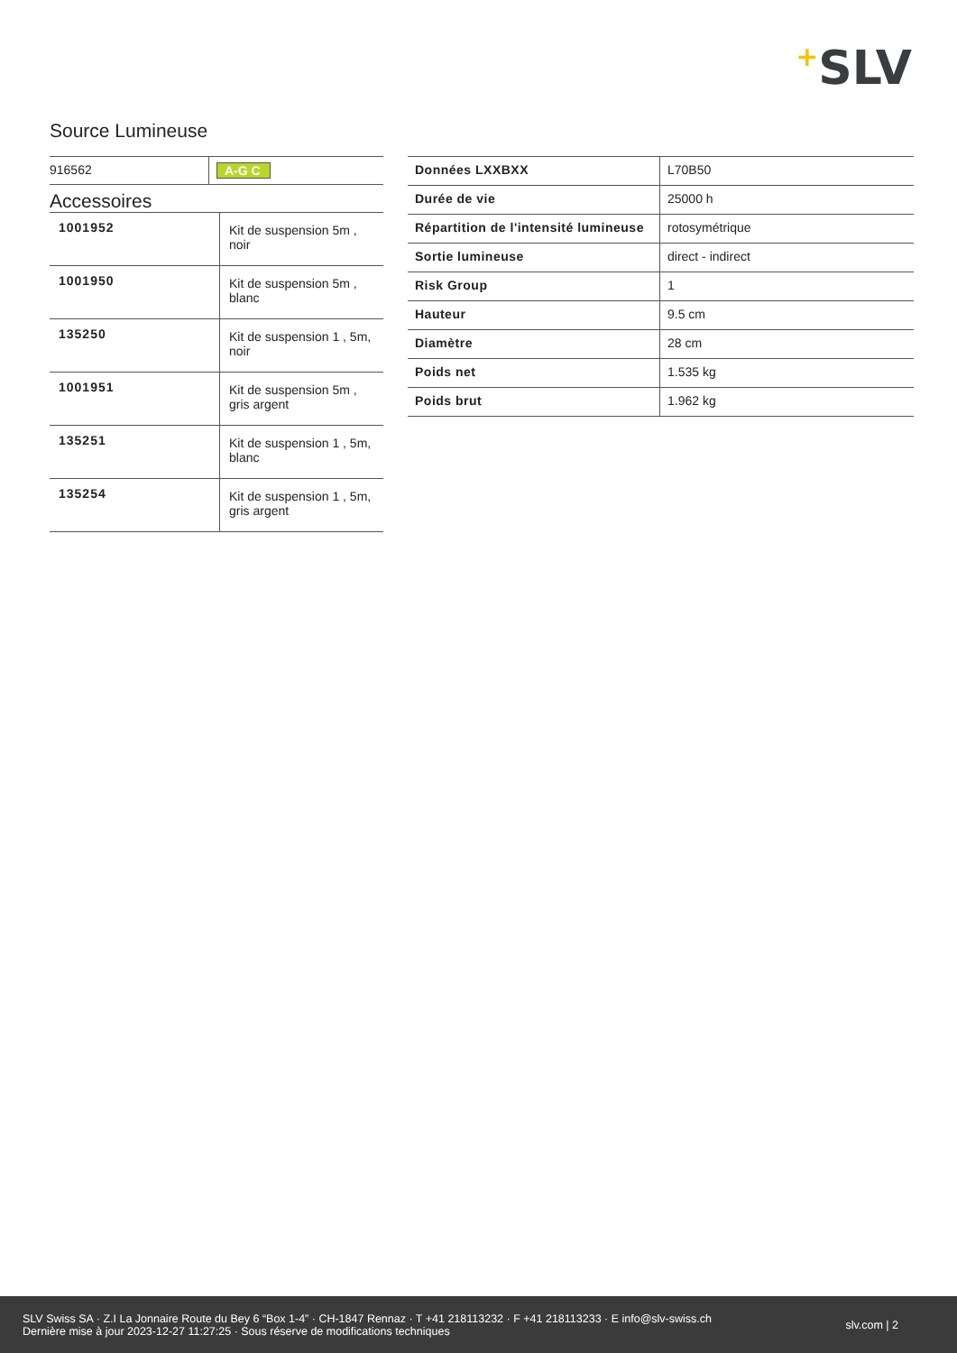+SLV
Source Lumineuse
| 916562 | A-G C |
Accessoires
| 1001952 | Kit de suspension 5m , noir |
| 1001950 | Kit de suspension 5m , blanc |
| 135250 | Kit de suspension 1 , 5m, noir |
| 1001951 | Kit de suspension 5m , gris argent |
| 135251 | Kit de suspension 1 , 5m, blanc |
| 135254 | Kit de suspension 1 , 5m, gris argent |
| Données LXXBXX | L70B50 |
| Durée de vie | 25000 h |
| Répartition de l'intensité lumineuse | rotosymétrique |
| Sortie lumineuse | direct - indirect |
| Risk Group | 1 |
| Hauteur | 9.5 cm |
| Diamètre | 28 cm |
| Poids net | 1.535 kg |
| Poids brut | 1.962 kg |
SLV Swiss SA · Z.I La Jonnaire Route du Bey 6 “Box 1-4” · CH-1847 Rennaz · T +41 218113232 · F +41 218113233 · E info@slv-swiss.ch
Dernière mise à jour 2023-12-27 11:27:25 · Sous réserve de modifications techniques
slv.com | 2